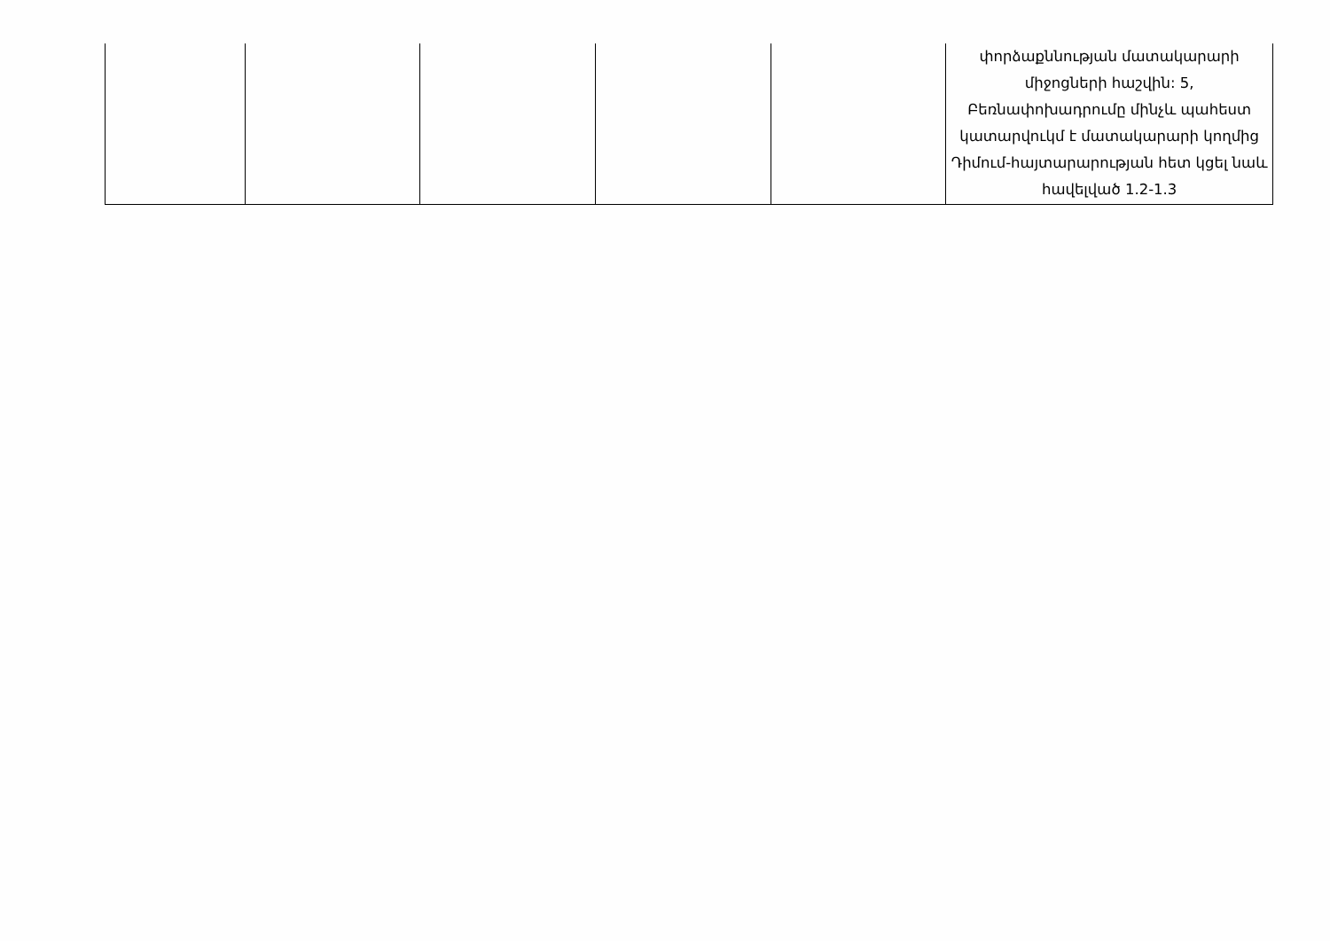| | | | | | փորձաքննության մատակարարի միջոցների հաշվին: 5, Բեռնափոխադրումը մինչև պահեստ կատարվուկմ է մատակարարի կողմից Դիմում-հայտարարության հետ կցել նաև հավելված 1.2-1.3 |